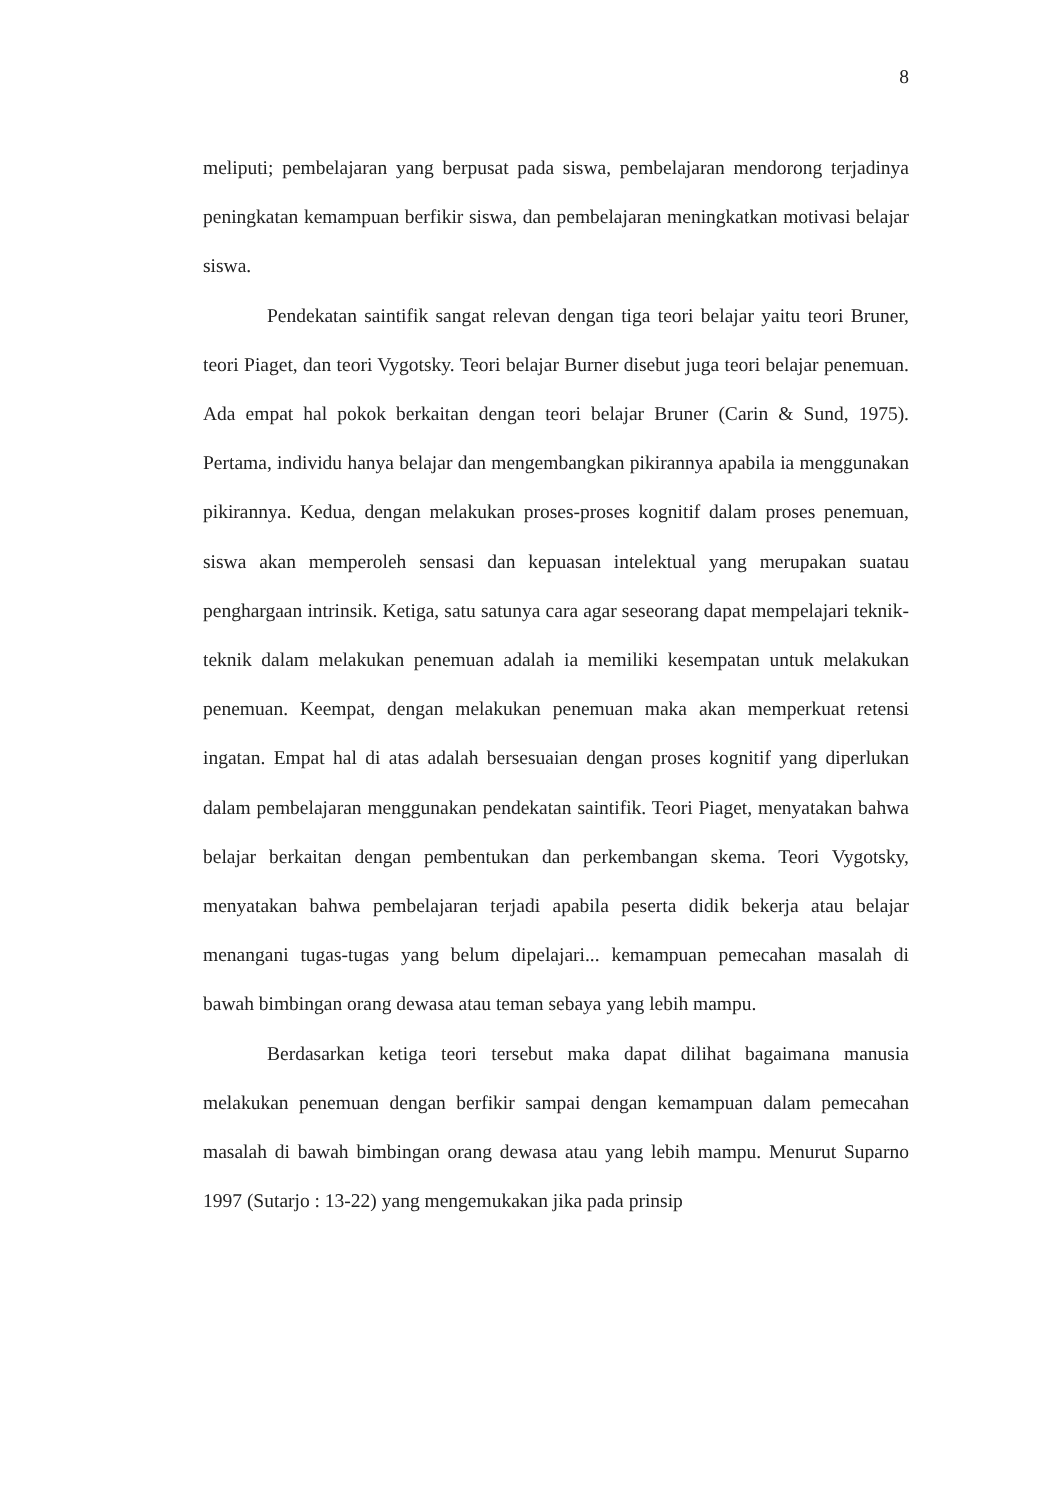8
meliputi; pembelajaran yang berpusat pada siswa, pembelajaran mendorong terjadinya peningkatan kemampuan berfikir siswa, dan pembelajaran meningkatkan motivasi belajar siswa.
Pendekatan saintifik sangat relevan dengan tiga teori belajar yaitu teori Bruner, teori Piaget, dan teori Vygotsky. Teori belajar Burner disebut juga teori belajar penemuan. Ada empat hal pokok berkaitan dengan teori belajar Bruner (Carin & Sund, 1975). Pertama, individu hanya belajar dan mengembangkan pikirannya apabila ia menggunakan pikirannya. Kedua, dengan melakukan proses-proses kognitif dalam proses penemuan, siswa akan memperoleh sensasi dan kepuasan intelektual yang merupakan suatau penghargaan intrinsik. Ketiga, satu satunya cara agar seseorang dapat mempelajari teknik-teknik dalam melakukan penemuan adalah ia memiliki kesempatan untuk melakukan penemuan. Keempat, dengan melakukan penemuan maka akan memperkuat retensi ingatan. Empat hal di atas adalah bersesuaian dengan proses kognitif yang diperlukan dalam pembelajaran menggunakan pendekatan saintifik. Teori Piaget, menyatakan bahwa belajar berkaitan dengan pembentukan dan perkembangan skema. Teori Vygotsky, menyatakan bahwa pembelajaran terjadi apabila peserta didik bekerja atau belajar menangani tugas-tugas yang belum dipelajari... kemampuan pemecahan masalah di bawah bimbingan orang dewasa atau teman sebaya yang lebih mampu.
Berdasarkan ketiga teori tersebut maka dapat dilihat bagaimana manusia melakukan penemuan dengan berfikir sampai dengan kemampuan dalam pemecahan masalah di bawah bimbingan orang dewasa atau yang lebih mampu. Menurut Suparno 1997 (Sutarjo : 13-22) yang mengemukakan jika pada prinsip